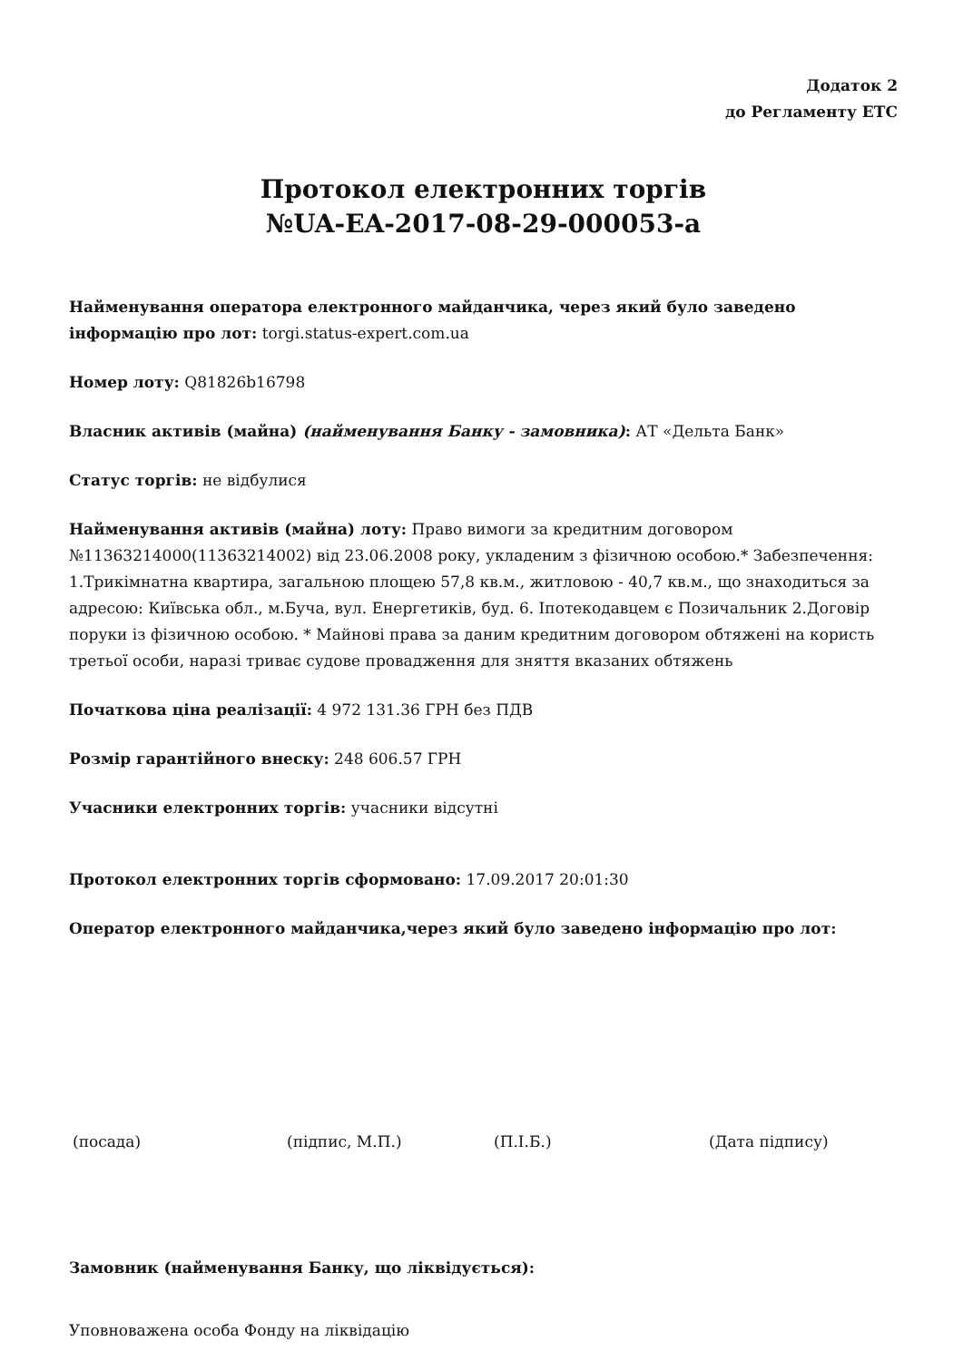Додаток 2
до Регламенту ЕТС
Протокол електронних торгів
№UA-EA-2017-08-29-000053-a
Найменування оператора електронного майданчика, через який було заведено інформацію про лот: torgi.status-expert.com.ua
Номер лоту: Q81826b16798
Власник активів (майна) (найменування Банку - замовника): АТ «Дельта Банк»
Статус торгів: не відбулися
Найменування активів (майна) лоту: Право вимоги за кредитним договором №11363214000(11363214002) від 23.06.2008 року, укладеним з фізичною особою.* Забезпечення: 1.Трикімнатна квартира, загальною площею 57,8 кв.м., житловою - 40,7 кв.м., що знаходиться за адресою: Київська обл., м.Буча, вул. Енергетиків, буд. 6. Іпотекодавцем є Позичальник 2.Договір поруки із фізичною особою. * Майнові права за даним кредитним договором обтяжені на користь третьої особи, наразі триває судове провадження для зняття вказаних обтяжень
Початкова ціна реалізації: 4 972 131.36 ГРН без ПДВ
Розмір гарантійного внеску: 248 606.57 ГРН
Учасники електронних торгів: учасники відсутні
Протокол електронних торгів сформовано: 17.09.2017 20:01:30
Оператор електронного майданчика,через який було заведено інформацію про лот:
(посада) (підпис, М.П.) (П.І.Б.) (Дата підпису)
Замовник (найменування Банку, що ліквідується):
Уповноважена особа Фонду на ліквідацію